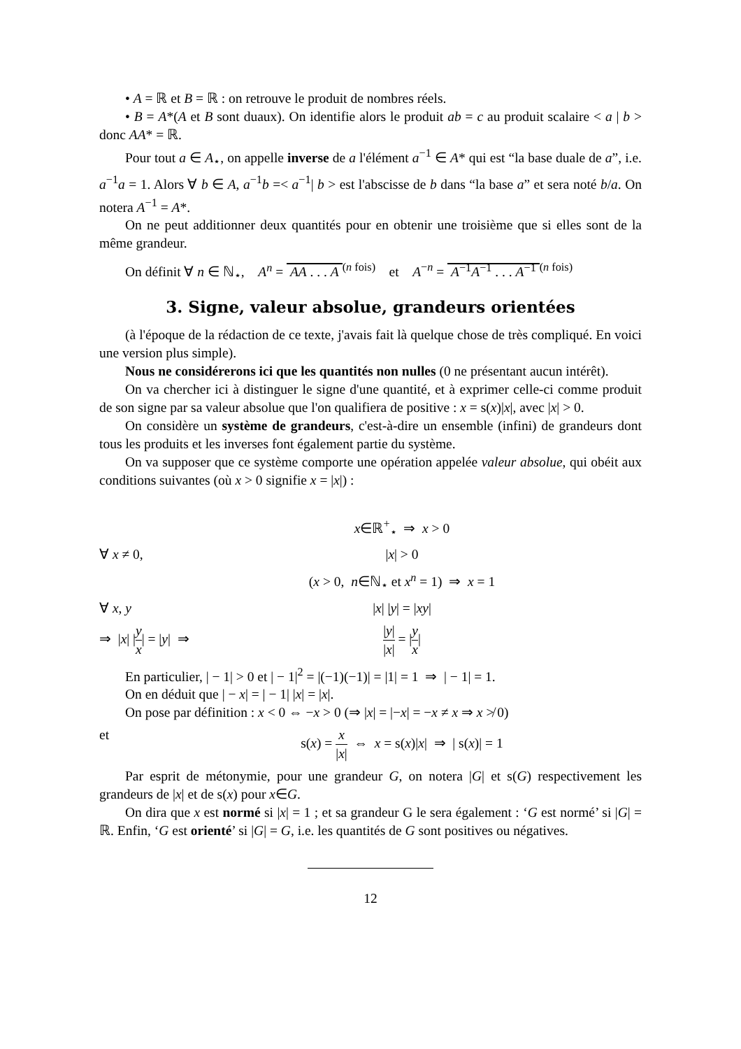• A = ℝ et B = ℝ : on retrouve le produit de nombres réels.
• B = A*(A et B sont duaux). On identifie alors le produit ab = c au produit scalaire < a | b > donc AA* = ℝ.
Pour tout a ∈ A<sub>⋆</sub>, on appelle inverse de a l'élément a<sup>−1</sup> ∈ A* qui est “la base duale de a”, i.e. a<sup>−1</sup>a = 1. Alors ∀ b ∈ A, a<sup>−1</sup>b =< a<sup>−1</sup>| b > est l'abscisse de b dans “la base a” et sera noté b/a. On notera A<sup>−1</sup> = A*.
On ne peut additionner deux quantités pour en obtenir une troisième que si elles sont de la même grandeur.
On définit ∀ n ∈ ℕ<sub>⋆</sub>, A<sup>n</sup> = AA . . . A <sup>(n fois)</sup> et A<sup>−n</sup> = A<sup>−1</sup>A<sup>−1</sup> . . . A<sup>−1</sup> <sup>(n fois)</sup>
3. Signe, valeur absolue, grandeurs orientées
(à l'époque de la rédaction de ce texte, j'avais fait là quelque chose de très compliqué. En voici une version plus simple).
Nous ne considérerons ici que les quantités non nulles (0 ne présentant aucun intérêt).
On va chercher ici à distinguer le signe d'une quantité, et à exprimer celle-ci comme produit de son signe par sa valeur absolue que l'on qualifiera de positive : x = s(x)|x|, avec |x| > 0.
On considère un système de grandeurs, c'est-à-dire un ensemble (infini) de grandeurs dont tous les produits et les inverses font également partie du système.
On va supposer que ce système comporte une opération appelée valeur absolue, qui obéit aux conditions suivantes (où x > 0 signifie x = |x|) :
x∈ℝ<sup>+</sup><sub>⋆</sub> ⇒ x > 0
∀ x ≠ 0, |x| > 0
(x > 0, n∈ℕ<sub>⋆</sub> et x<sup>n</sup> = 1) ⇒ x = 1
∀ x, y |x| |y| = |xy|
⇒ |x| |y x| = |y| ⇒
|y| |x| = |y x|
En particulier, | − 1| > 0 et | − 1|<sup>2</sup> = |(−1)(−1)| = |1| = 1 ⇒ | − 1| = 1.
On en déduit que | − x| = | − 1| |x| = |x|.
On pose par définition : x < 0 ⇔ −x > 0 (⇒ |x| = |−x| = −x ≠ x ⇒ x ≯ 0)
et s(x) = x |x| ⇔ x = s(x)|x| ⇒ | s(x)| = 1
Par esprit de métonymie, pour une grandeur G, on notera |G| et s(G) respectivement les grandeurs de |x| et de s(x) pour x∈G.
On dira que x est normé si |x| = 1 ; et sa grandeur G le sera également : ‘G est normé’ si |G| = ℝ. Enfin, ‘G est orienté’ si |G| = G, i.e. les quantités de G sont positives ou négatives.
12